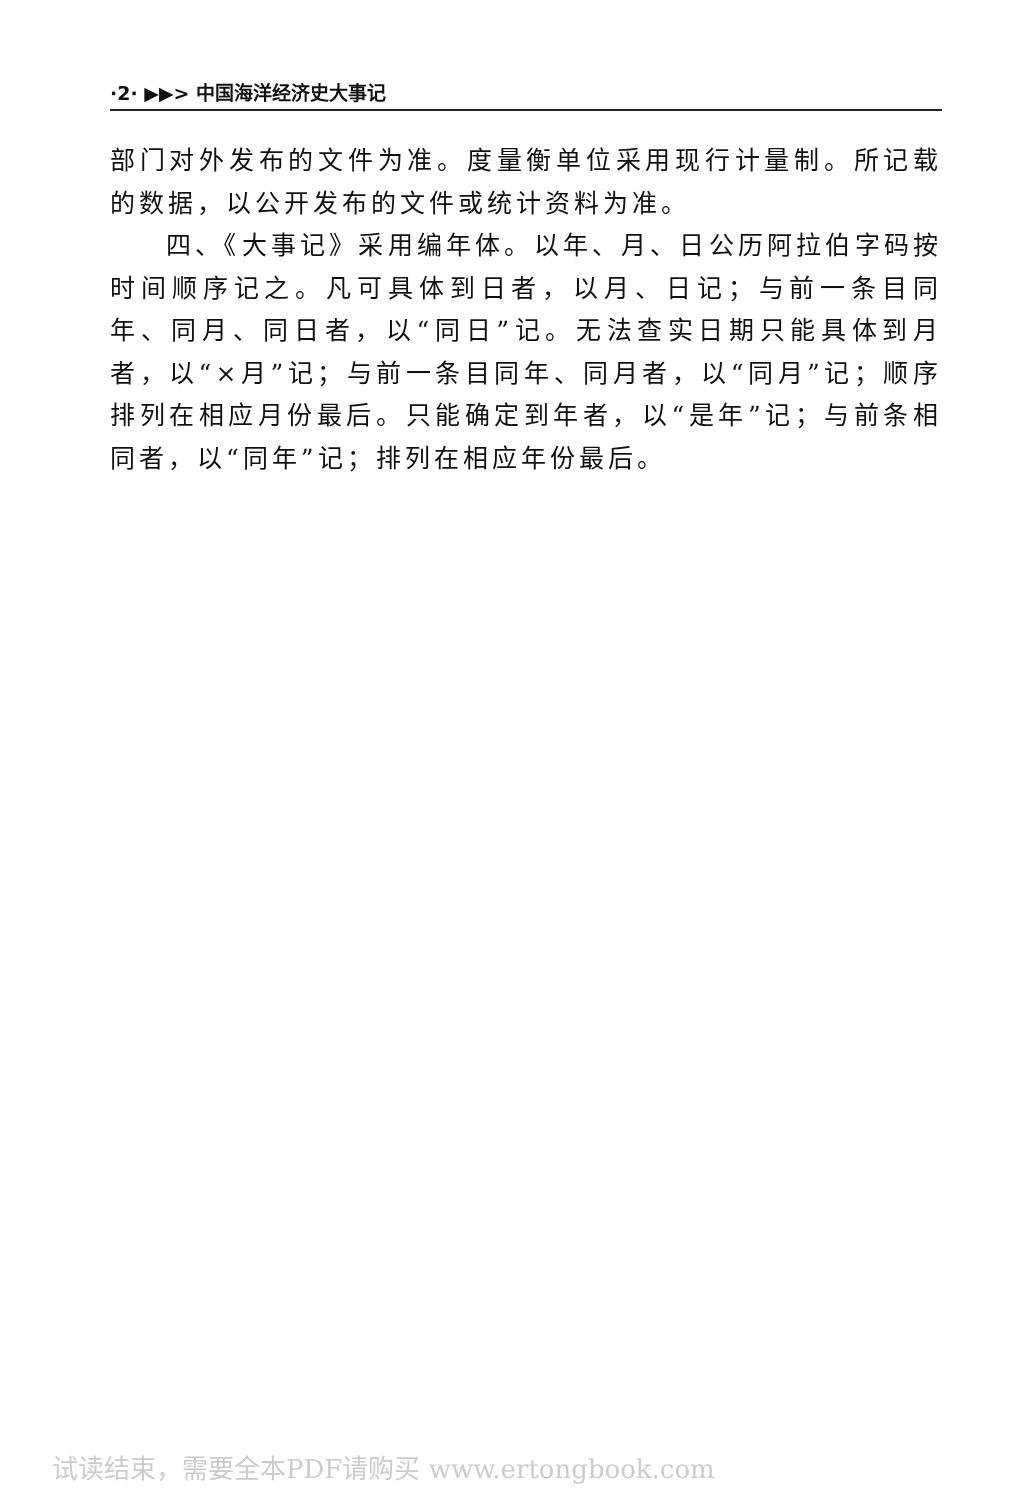·2· ▶▶> 中国海洋经济史大事记
部门对外发布的文件为准。度量衡单位采用现行计量制。所记载的数据，以公开发布的文件或统计资料为准。
四、《大事记》采用编年体。以年、月、日公历阿拉伯字码按时间顺序记之。凡可具体到日者，以月、日记；与前一条目同年、同月、同日者，以“同日”记。无法查实日期只能具体到月者，以“×月”记；与前一条目同年、同月者，以“同月”记；顺序排列在相应月份最后。只能确定到年者，以“是年”记；与前条相同者，以“同年”记；排列在相应年份最后。
试读结束，需要全本PDF请购买 www.ertongbook.com